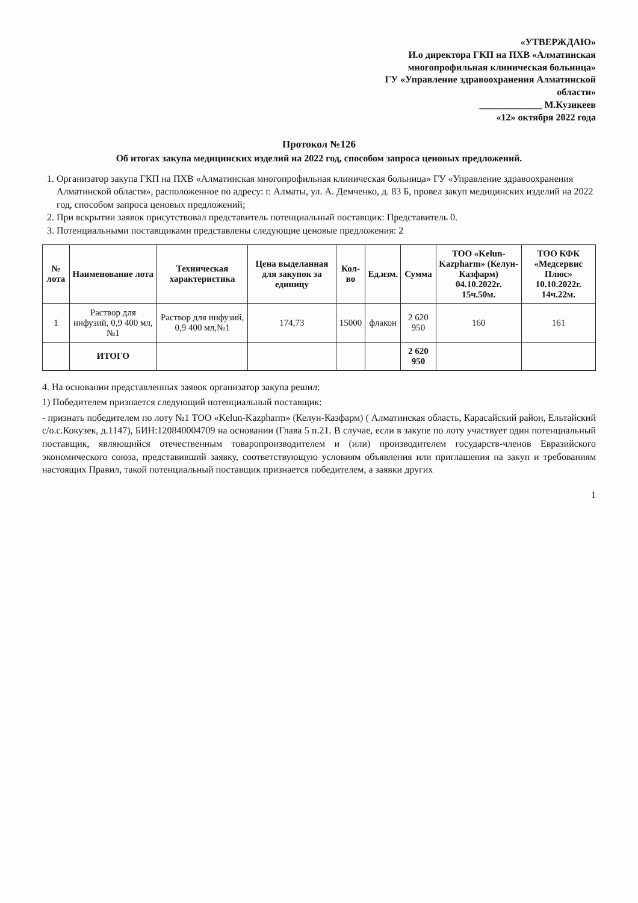«УТВЕРЖДАЮ»
И.о директора ГКП на ПХВ «Алматинская многопрофильная клиническая больница»
ГУ «Управление здравоохранения Алматинской области»
_____________ М.Кузикеев
«12» октября 2022 года
Протокол №126
Об итогах закупа медицинских изделий на 2022 год, способом запроса ценовых предложений.
1. Организатор закупа ГКП на ПХВ «Алматинская многопрофильная клиническая больница» ГУ «Управление здравоохранения Алматинской области», расположенное по адресу: г. Алматы, ул. А. Демченко, д. 83 Б, провел закуп медицинских изделий на 2022 год, способом запроса ценовых предложений;
2. При вскрытии заявок присутствовал представитель потенциальный поставщик: Представитель 0.
3. Потенциальными поставщиками представлены следующие ценовые предложения: 2
| № лота | Наименование лота | Техническая характеристика | Цена выделанная для закупок за единицу | Кол-во | Ед.изм. | Сумма | ТОО «Kelun-Kazpharm» (Келун-Казфарм) 04.10.2022г. 15ч.50м. | ТОО КФК «Медсервис Плюс» 10.10.2022г. 14ч.22м. |
| --- | --- | --- | --- | --- | --- | --- | --- | --- |
| 1 | Раствор для инфузий, 0,9 400 мл,№1 | Раствор для инфузий, 0,9 400 мл,№1 | 174,73 | 15000 | флакон | 2 620 950 | 160 | 161 |
| | ИТОГО | | | | | 2 620 950 | | |
4. На основании представленных заявок организатор закупа решил:
1) Победителем признается следующий потенциальный поставщик:
- признать победителем по лоту №1 ТОО «Kelun-Kazpharm» (Келун-Казфарм) ( Алматинская область, Карасайский район, Ельтайский с/о.с.Кокузек, д.1147), БИН:120840004709 на основании (Глава 5 п.21. В случае, если в закупе по лоту участвует один потенциальный поставщик, являющийся отечественным товаропроизводителем и (или) производителем государств-членов Евразийского экономического союза, представивший заявку, соответствующую условиям объявления или приглашения на закуп и требованиям настоящих Правил, такой потенциальный поставщик признается победителем, а заявки других
1